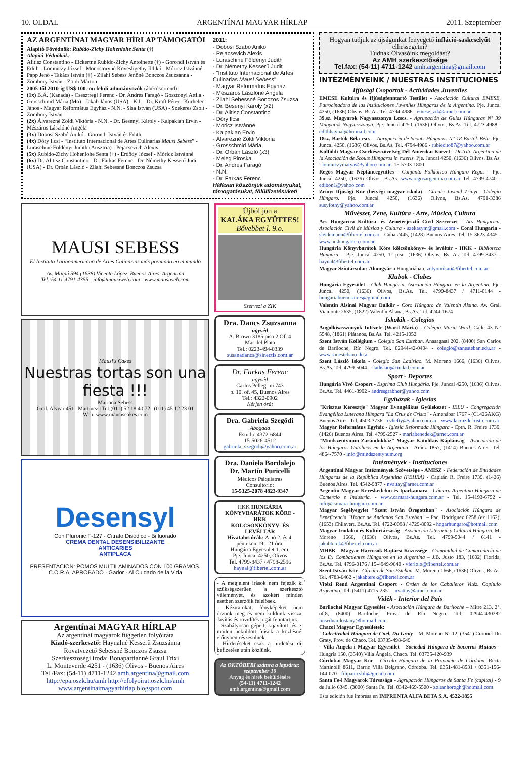10. OLDAL ARGENTÍNAI MAGYAR HÍRLAP 2011. Szeptember
AZ ARGENTÍNAI MAGYAR HÍRLAP TÁMOGATÓI
Alapító Fővédnök: Rubido-Zichy Hohenlohe Senta (†)
Alapító Védnökök:
Alitisz Constantino - Eickertné Rubido-Zichy Antoinette (†) - Gorondi István és Edith - Lomniczy József - Monostoryné Kövesligethy Ildikó - Móricz Istvánné - Papp Jenő - Takács István (†) - Zilahi Sebess Jenőné Bonczos Zsuzsanna - Zombory István - Zöldi Márton
2005-től 2010-ig US$ 100.-on felüli adományozók (ábécésorrend):
(1x) B.Á. (Kanada) - Csesztregi Ferenc - Dr. Andrés Faragó - Gosztonyi Attila - Grosschmid Mária (Mo) - Jakab János (USA) - K.I. - Dr. Kraft Péter - Kurhelec János - Magyar Református Egyház - N.N. - Sisa István (USA) - Szekeres Zsolt - Zombory István
(2x) Álvarezné Zöldi Viktória - N.N. - Dr. Besenyi Károly - Kalpakian Ervin - Mészáros Lászlóné Angéla
(3x) Dobosi Szabó Anikó - Gorondi István és Edith
(4x) Dőry Ilcsi - “Instituto Internacional de Artes Culinarias Mausi Sebess” - Luraschiné Földényi Judith (Ausztria) - Pejacsevich Alexis
(5x) Rubido-Zichy Hohenlohe Senta (†) - Erdődy József - Móricz Istvánné
(6x) Dr. Alitisz Constantino - Dr. Farkas Ferenc - Dr. Némethy Kesserű Judit (USA) - Dr. Orbán László - Zilahi Sebessné Bonczos Zsuzsa
2011:
- Dobosi Szabó Anikó
- Pejacsevich Alexis
- Luraschiné Földényi Judith
- Dr. Némethy Kesserű Judit
- "Instituto Internacional de Artes Culinarias Mausi Sebess"
- Magyar Református Egyház
- Mészáros Lászlóné Angéla
- Zilahi Sebessné Bonczos Zsuzsa
- Dr. Besenyi Károly (x2)
- Dr. Alitisz Constantino
- Dőry Ilcsi
- Móricz Istvánné
- Kalpakian Ervin
- Álvarezné Zöldi Viktória
- Grosschmid Mária
- Dr. Orbán László (x3)
- Meleg Piroska
- Dr. Andrés Faragó
- N.N.
- Dr. Farkas Ferenc
Hálásan köszönjük adományukat, támogatásukat, fölülfizetésüket!
MAUSI SEBESS
El Instituto Latinoamericano de Artes Culinarias más premiado en el mundo
Av. Maipú 594 (1638) Vicente López, Buenos Aires, Argentina
Tel.:54 11 4791-4355 - info@mausiweb.com - www.mausiweb.com
Mausi's Cakes
Nuestras tortas son una fiesta !!!
Mariana Sebess
Gral. Alvear 451 | Martinez | Tel:(011) 52 18 40 72 | (011) 45 12 23 01
Web: www.mausiscakes.com
Desensyl
Con Pluronic F-127 - Citrato Disódico - Bifluorado
CREMA DENTAL DESENSIBILIZANTE
ANTICARIES
ANTIPLACA
PRESENTACION: POMOS MULTILAMINADOS CON 100 GRAMOS.
C.O.R.A. APROBADO · Gador · Al Cuidado de la Vida
Argentínai MAGYAR HÍRLAP
Az argentínai magyarok független folyóirata
Kiadó-szerkesztő: Haynalné Kesserű Zsuzsánna
Rovatvezető Sebessné Bonczos Zsuzsa
Szerkesztőségi iroda: Bonapartianné Graul Trixi
L. Monteverde 4251 - (1636) Olivos - Buenos Aires
Tel./Fax: (54-11) 4711-1242 amh.argentina@gmail.com
http://epa.oszk.hu/amh http://efolyoirat.oszk.hu/amh
www.argentinaimagyarhirlap.blogspot.com
Újból jön a
KALÁKA EGYÜTTES!
Bővebbet l. 9.o.
Szervezi a ZIK
Dra. Dancs Zsuzsanna
ügyvéd
A. Brown 3185 piso 2 Of. 4
Mar del Plata
Tel.: 0223-494-0339
susanadancs@sinectis.com.ar
Dr. Farkas Ferenc
ügyvéd
Carlos Pellegrini 743
p. 10. of. 45, Buenos Aires
Tel.: 4322-0902
Kérjen órát
Dra. Gabriela Szegödi
Abogada
Estudio 4372-6844
15-5026-4512
gabriela_szegodi@yahoo.com.ar
Dra. Daniela Bordalejo
Dr. Martín Puricelli
Médicos Psiquiatras
Consultorio:
15-5325-2078 4823-9347
HKK HUNGÁRIA KÖNYVBARÁTOK KÖRE - HKK
KÖLCSÖNKÖNYV- ÉS LEVÉLTÁR
Hivatalos órák: A hó 2. és 4. pénteken 19 - 21 óra.
Hungária Egyesület 1. em.
Pje. Juncal 4250, Olivos
Tel. 4799-8437 / 4798-2596
haynal@fibertel.com.ar
- A megjelent írások nem fejezik ki szükségszerűen a szerkesztő véleményét, és azokért minden esetben szerzőik felelősek.
- Kéziratokat, fényképeket nem őrzünk meg és nem küldünk vissza. Javítás és rövidítés jogát fenntartjuk.
- Szabályosan gépelt, kijavított, és e-mailen beküldött írások a közlésnél előnyben részesülnek.
- Hirdetéseket csak a hirdetési díj befizetése után közlünk.
Az OKTÓBERI számra a lapzárta: szeptember 10
Anyag és hírek beküldésére
(54-11) 4711-1242
amh.argentina@gmail.com
Hogyan tudjuk az újságunkat fenyegető infláció-saskeselyűt elhessegetni?
Tudnak Olvasóink megoldást?
Az AMH szerkesztősége
Tel.fax: (54-11) 4711-1242 amh.argentina@gmail.com
INTÉZMÉNYEINK / NUESTRAS INSTITUCIONES
Ifjúsági Csoportok - Actividades Juveniles
EMESE Kultúra és Ifjúságfenntartó Testület - Asociación Cultural EMESE, Patrocinadora de las Instituciones Juveniles Húngaras de la Argentina. Pje. Juncal 4250, (1636) Olivos, Bs.As. Tel. 4794-4986 - emese_zik@arnet.com.ar
39.sz. Magyarok Nagyasszonya Lcscs. - Agrupación de Guías Húngaras N° 39 Magyarok Nagyasszonya. Pje. Juncal 4250, (1636) Olivos, Bs.As. Tel. 4723-4988 - edithhaynal@hotmail.com
18sz. Bartók Béla cscs. - Agrupación de Scouts Húngaros N° 18 Bartók Béla. Pje. Juncal 4250, (1636) Olivos, Bs.As. Tel. 4794-4986 - rubiecito87@yahoo.com.ar
Külföldi Magyar Cserkészszövetség Dél-Amerikai Körzet - Distrito Argentina de la Asociación de Scouts Húngaros in exteris. Pje. Juncal 4250, (1636) Olivos, Bs.As. - lomniczymatyas@yahoo.com.ar -15-5703-1800
Regös Magyar Néptáncegyüttes - Conjunto Folklórico Húngaro Regös - Pje. Juncal 4250, (1636) Olivos, Bs.As. www.regosargentina.com.ar Tel. 4799-4740 - edibon1@yahoo.com
Zrínyi Ifjúsági Kör (hétvégi magyar iskola) - Círculo Juvenil Zrínyi - Colegio Húngaro. Pje. Juncal 4250, (1636) Olivos, Bs.As. 4791-3386 susyfothy@yahoo.com.ar
Művészet, Zene, Kultúra - Arte, Música, Cultura
Ars Hungarica Kultúra- és Zeneterjesztő Civil Szervezet - Ars Hungarica, Asociación Civil de Música y Cultura - szekasym@gmail.com - Coral Hungaria - sleidemann@fibertel.com.ar - Cuba 2445, (1428) Buenos Aires. Tel. 15-3623-4345 - www.arshungarica.com.ar
Hungária Könyvbarátok Köre kölcsönkönyv- és levéltár - HKK - Biblioteca Húngara – Pje. Juncal 4250, 1° piso. (1636) Olivos, Bs. As. Tel. 4799-8437 - haynal@fibertel.com.ar
Magyar Színtársulat: Álomgyár a Hungáriában. zolyomikati@fibertel.com.ar
Klubok - Clubes
Hungária Egyesület - Club Hungária, Asociación Húngara en la Argentina. Pje. Juncal 4250, (1636) Olivos, Bs.As. Tel. 4799-8437 / 4711-0144 - hungariabuenosaires@gmail.com
Valentín Alsinai Magyar Dalkör - Coro Húngaro de Valentín Alsina. Av. Gral. Viamonte 2635, (1822) Valentín Alsina, Bs.As. Tel. 4244-1674
Iskolák - Colegios
Angolkisasszonyok Intézete (Ward Mária) - Colegio María Ward. Calle 43 N° 5548, (1861) Plátanos, Bs.As. Tel. 4215-1052
Szent István Kollégium - Colegio San Esteban. Anasagasti 202, (8400) San Carlos de Bariloche, Río Negro. Tel. 02944-42-0404 - colegio@sanesteban.edu.ar - www.sanesteban.edu.ar
Szent László Iskola - Colegio San Ladislao. M. Moreno 1666, (1636) Olivos, Bs.As. Tel. 4799-5044 - sladislao@ciudad.com.ar
Sport - Deportes
Hungária Vívó Csoport - Esgrima Club Hungária. Pje. Juncal 4250, (1636) Olivos, Bs.As. Tel. 4461-3992 - andresgrabner@yahoo.com
Egyházak - Iglesias
"Krisztus Keresztje" Magyar Evangélikus Gyülekezet - IELU - Congregación Evangélica Luterana Húngara "La Cruz de Cristo" - Amenábar 1767 - (C1426AKG) Buenos Aires. Tel. 4503-3736 - cvhefty@yahoo.com.ar - www.lacruzdecristo.com.ar
Magyar Református Egyház - Iglesia Reformada Húngara - Cptn. R. Freire 1739, (1426) Buenos Aires. Tel. 4799-2527 - mariabenedek@arnet.com.ar
"Mindszentynum Zarándokház" Magyar Katolikus Káplánság - Asociación de los Húngaros Católicos en la Argentina - Aráoz 1857, (1414) Buenos Aires. Tel. 4864-7570 - info@mindszentynum.org
Intézmények - Instituciones
Argentínai Magyar Intézmények Szövetsége - AMISZ - Federación de Entidades Húngaras de la República Argentina (FEHRA) - Capitán R. Freire 1739, (1426) Buenos Aires. Tel. 4542-9877 - nvattay@arnet.com.ar
Argentin-Magyar Kereskedelmi és Iparkamara - Cámara Argentino-Húngara de Comercio e Industria. - www.camara-hungara.com.ar - Tel. 15-4193-6752 - info@camara-hungara.com.ar
Magyar Segélyegylet "Szent István Öregotthon" - Asociación Húngara de Beneficencia "Hogar de Ancianos San Esteban" – Pac. Rodríguez 6258 (ex 1162), (1653) Chilavert, Bs.As. Tel. 4722-0098 / 4729-8092 - hogarhungaro@hotmail.com
Magyar Irodalmi és Kultúrtársaság - Asociación Literaria y Cultural Húngara. M. Moreno 1666, (1636) Olivos, Bs.As. Tel. 4799-5044 / 6141 - jakabterek@fibertel.com.ar
MHBK - Magyar Harcosok Bajtársi Közössége - Comunidad de Camaradería de los Ex Combatientes Húngaros en la Argentina – J.B. Justo 183, (1602) Florida, Bs.As. Tel. 4796-0176 / 15-4949-9640 - vferlolo@fibertel.com.ar
Szent István Kör - Círculo de San Esteban. M. Moreno 1666, (1636) Olivos, Bs.As. Tel. 4783-6462 - jakabterek@fibertel.com.ar
Vitézi Rend Argentinai Csoport - Orden de los Caballeros Vitéz. Capítulo Argentino. Tel. (5411) 4715-2351 - nvattay@arnet.com.ar
Vidék - Interior del País
Barilochei Magyar Egyesület - Asociación Húngara de Bariloche – Mitre 213, 2°, of.8, (8400) Bariloche, Prov. de Río Negro. Tel. 02944-430282 luiseduardostany@hotmail.com
Chacoi Magyar Egyesületek:
- Colectividad Húngara de Cnel. Du Graty – M. Moreno N° 12, (3541) Coronel Du Graty, Prov. de Chaco. Tel. 03735-498-649
- Villa Ángela-i Magyar Egyesület - Sociedad Húngara de Socorros Mutuos – Hungría 150, (3540) Villa Ángela, Chaco. Tel. 03735-420-939
Córdobai Magyar Kör - Círculo Húngaro de la Provincia de Córdoba. Recta Martinolli 8611, Barrio Villa Belgrano, Córdoba. Tel. 0351-481-8531 / 0351-156-144-070 - filipanicslili@gmail.com
Santa Fe-i Magyarok Társasága - Agrupación Húngaros de Santa Fe (capital) - 9 de Julio 6345, (3000) Santa Fe. Tel. 0342-469-5500 - zoltanhorogh@hotmail.com
Esta edición fue impresa en IMPRENTA ALFA BETA S.A. 4522-1855